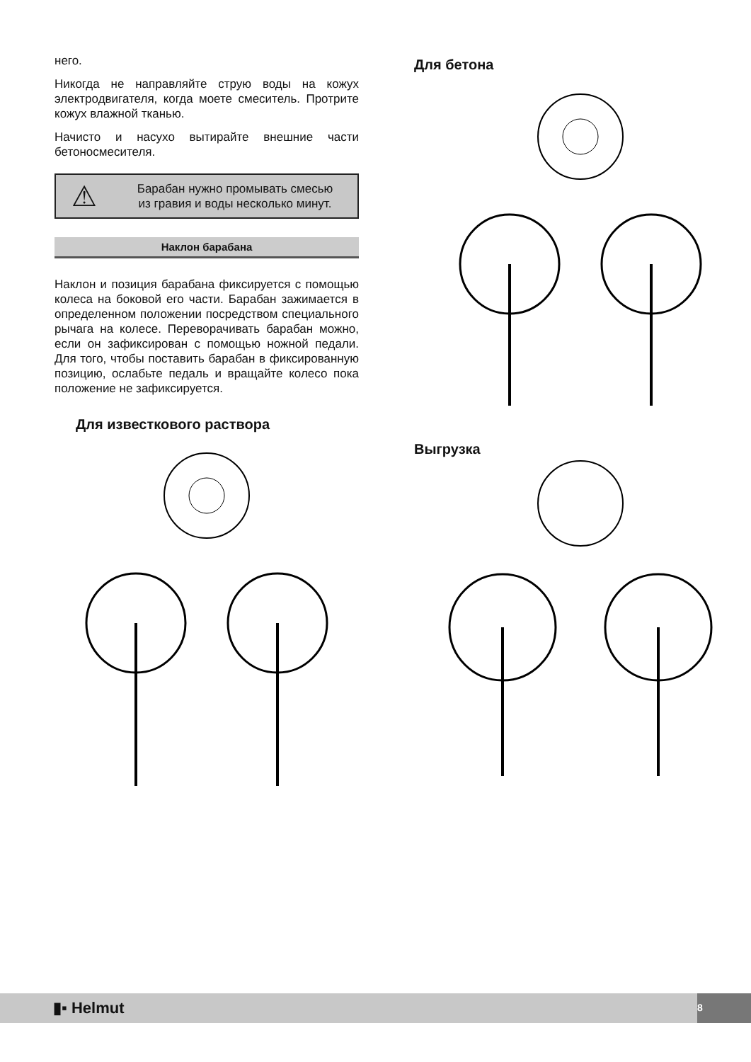него.
Никогда не направляйте струю воды на кожух электродвигателя, когда моете смеситель. Протрите кожух влажной тканью.
Начисто и насухо вытирайте внешние части бетоносмесителя.
⚠
Барабан нужно промывать смесью
из гравия и воды несколько минут.
Наклон барабана
Наклон и позиция барабана фиксируется с помощью колеса на боковой его части. Барабан зажимается в определенном положении посредством специального рычага на колесе. Переворачивать барабан можно, если он зафиксирован с помощью ножной педали. Для того, чтобы поставить барабан в фиксированную позицию, ослабьте педаль и вращайте колесо пока положение не зафиксируется.
Для известкового раствора
Для бетона
Выгрузка
▮▪ Helmut 8